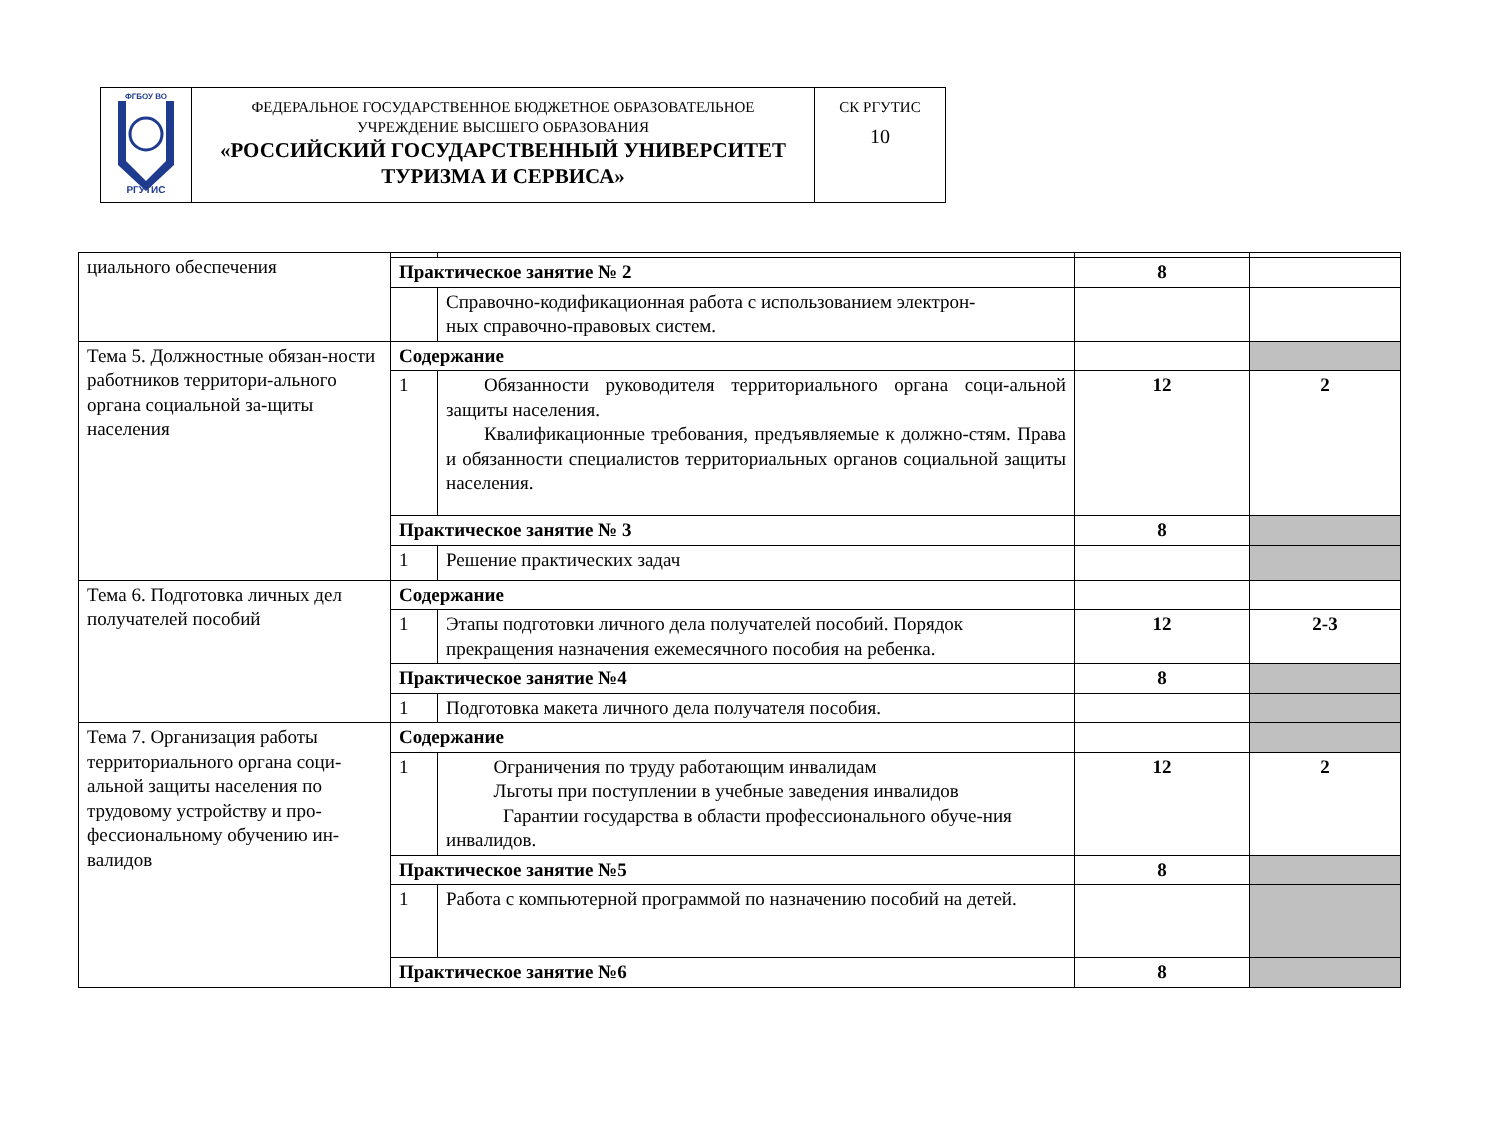| ФГБОУ ВО РГУТИС | ФЕДЕРАЛЬНОЕ ГОСУДАРСТВЕННОЕ БЮДЖЕТНОЕ ОБРАЗОВАТЕЛЬНОЕ УЧРЕЖДЕНИЕ ВЫСШЕГО ОБРАЗОВАНИЯ «РОССИЙСКИЙ ГОСУДАРСТВЕННЫЙ УНИВЕРСИТЕТ ТУРИЗМА И СЕРВИСА» | СК РГУТИС 10 |
| циального обеспечения | | | | |
| | Практическое занятие № 2 | | 8 | |
| | | Справочно-кодификационная работа с использованием электрон- ных справочно-правовых систем. | | |
| Тема 5. Должностные обязан-ности работников территори-ального органа социальной за-щиты населения | Содержание | | | |
| | 1 | Обязанности руководителя территориального органа соци-альной защиты населения. Квалификационные требования, предъявляемые к должно-стям. Права и обязанности специалистов территориальных органов социальной защиты населения. | 12 | 2 |
| | Практическое занятие № 3 | | 8 | |
| | 1 | Решение практических задач | | |
| Тема 6. Подготовка личных дел получателей пособий | Содержание | | | |
| | 1 | Этапы подготовки личного дела получателей пособий. Порядок прекращения назначения ежемесячного пособия на ребенка. | 12 | 2-3 |
| | Практическое занятие №4 | | 8 | |
| | 1 | Подготовка макета личного дела получателя пособия. | | |
| Тема 7. Организация работы территориального органа соци-альной защиты населения по трудовому устройству и про-фессиональному обучению ин-валидов | Содержание | | | |
| | 1 | Ограничения по труду работающим инвалидам Льготы при поступлении в учебные заведения инвалидов Гарантии государства в области профессионального обуче-ния инвалидов. | 12 | 2 |
| | Практическое занятие №5 | | 8 | |
| | 1 | Работа с компьютерной программой по назначению пособий на детей. | | |
| | Практическое занятие №6 | | 8 | |